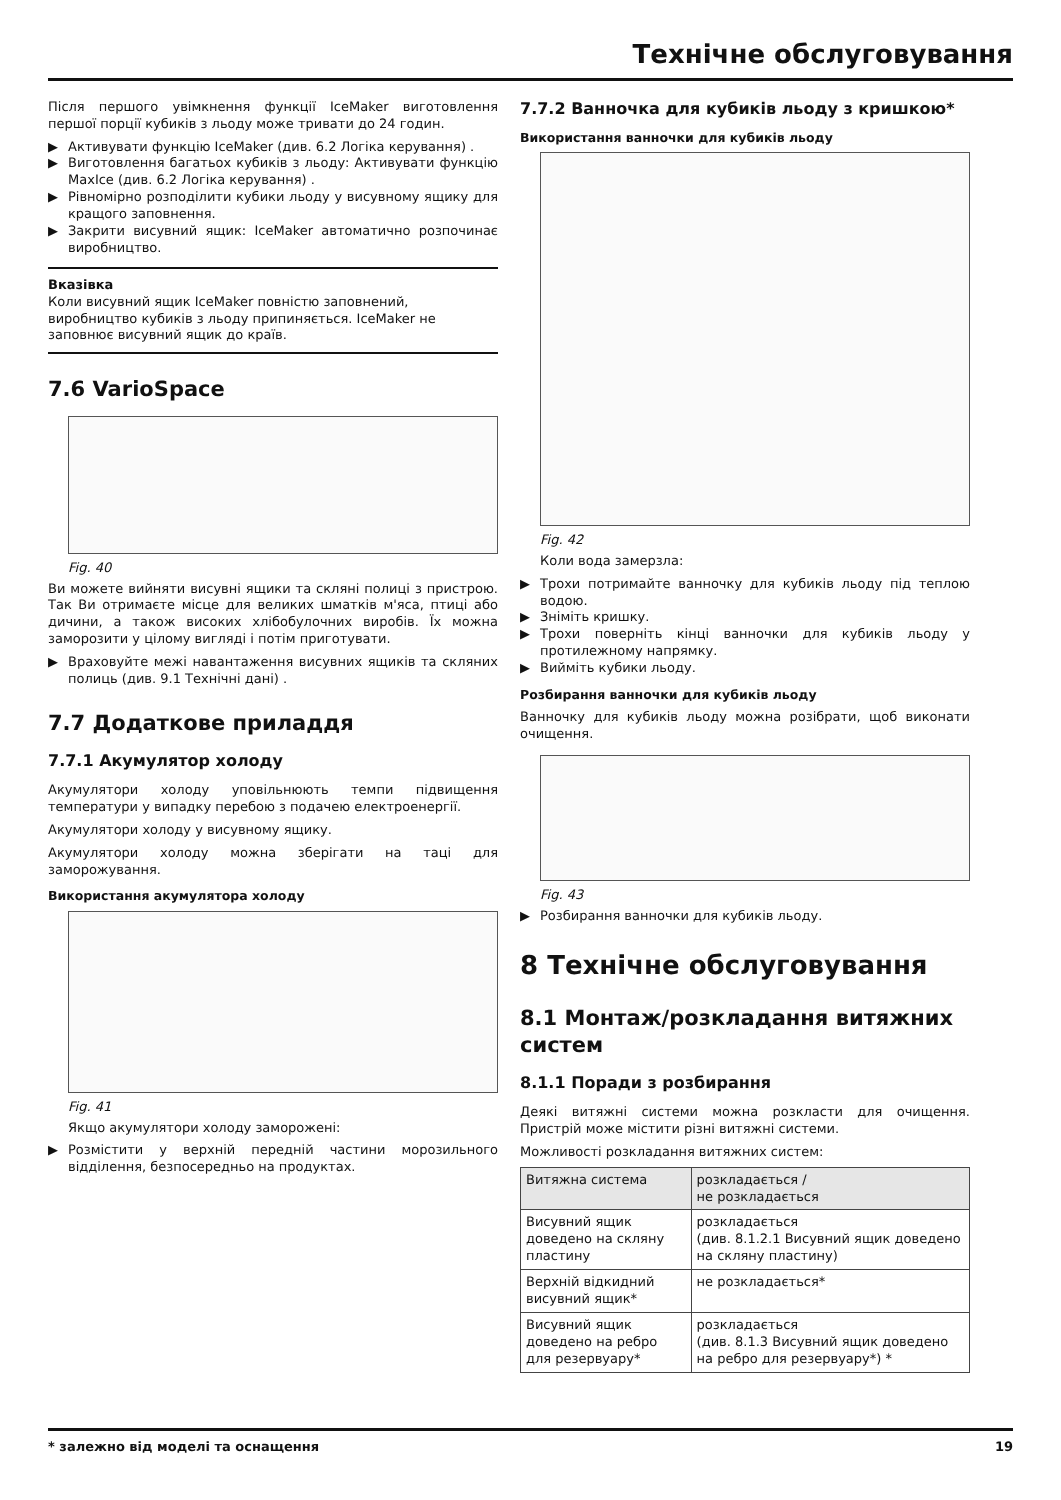Технічне обслуговування
Після першого увімкнення функції IceMaker виготовлення першої порції кубиків з льоду може тривати до 24 годин.
▶ Активувати функцію IceMaker (див. 6.2 Логіка керування) .
▶ Виготовлення багатьох кубиків з льоду: Активувати функцію MaxIce (див. 6.2 Логіка керування) .
▶ Рівномірно розподілити кубики льоду у висувному ящику для кращого заповнення.
▶ Закрити висувний ящик: IceMaker автоматично розпочинає виробництво.
Вказівка
Коли висувний ящик IceMaker повністю заповнений, виробництво кубиків з льоду припиняється. IceMaker не заповнює висувний ящик до країв.
7.6 VarioSpace
Fig. 40
Ви можете вийняти висувні ящики та скляні полиці з пристрою. Так Ви отримаєте місце для великих шматків м'яса, птиці або дичини, а також високих хлібобулочних виробів. Їх можна заморозити у цілому вигляді і потім приготувати.
▶ Враховуйте межі навантаження висувних ящиків та скляних полиць (див. 9.1 Технічні дані) .
7.7 Додаткове приладдя
7.7.1 Акумулятор холоду
Акумулятори холоду уповільнюють темпи підвищення температури у випадку перебою з подачею електроенергії.
Акумулятори холоду у висувному ящику.
Акумулятори холоду можна зберігати на таці для заморожування.
Використання акумулятора холоду
Fig. 41
Якщо акумулятори холоду заморожені:
▶ Розмістити у верхній передній частини морозильного відділення, безпосередньо на продуктах.
7.7.2 Ванночка для кубиків льоду з кришкою*
Використання ванночки для кубиків льоду
Fig. 42
Коли вода замерзла:
▶ Трохи потримайте ванночку для кубиків льоду під теплою водою.
▶ Зніміть кришку.
▶ Трохи поверніть кінці ванночки для кубиків льоду у протилежному напрямку.
▶ Вийміть кубики льоду.
Розбирання ванночки для кубиків льоду
Ванночку для кубиків льоду можна розібрати, щоб виконати очищення.
Fig. 43
▶ Розбирання ванночки для кубиків льоду.
8 Технічне обслуговування
8.1 Монтаж/розкладання витяжних систем
8.1.1 Поради з розбирання
Деякі витяжні системи можна розкласти для очищення. Пристрій може містити різні витяжні системи.
Можливості розкладання витяжних систем:
| Витяжна система | розкладається / не розкладається |
| Висувний ящик доведено на скляну пластину | розкладається (див. 8.1.2.1 Висувний ящик доведено на скляну пластину) |
| Верхній відкидний висувний ящик* | не розкладається* |
| Висувний ящик доведено на ребро для резервуару* | розкладається (див. 8.1.3 Висувний ящик доведено на ребро для резервуару*) * |
* залежно від моделі та оснащення 19